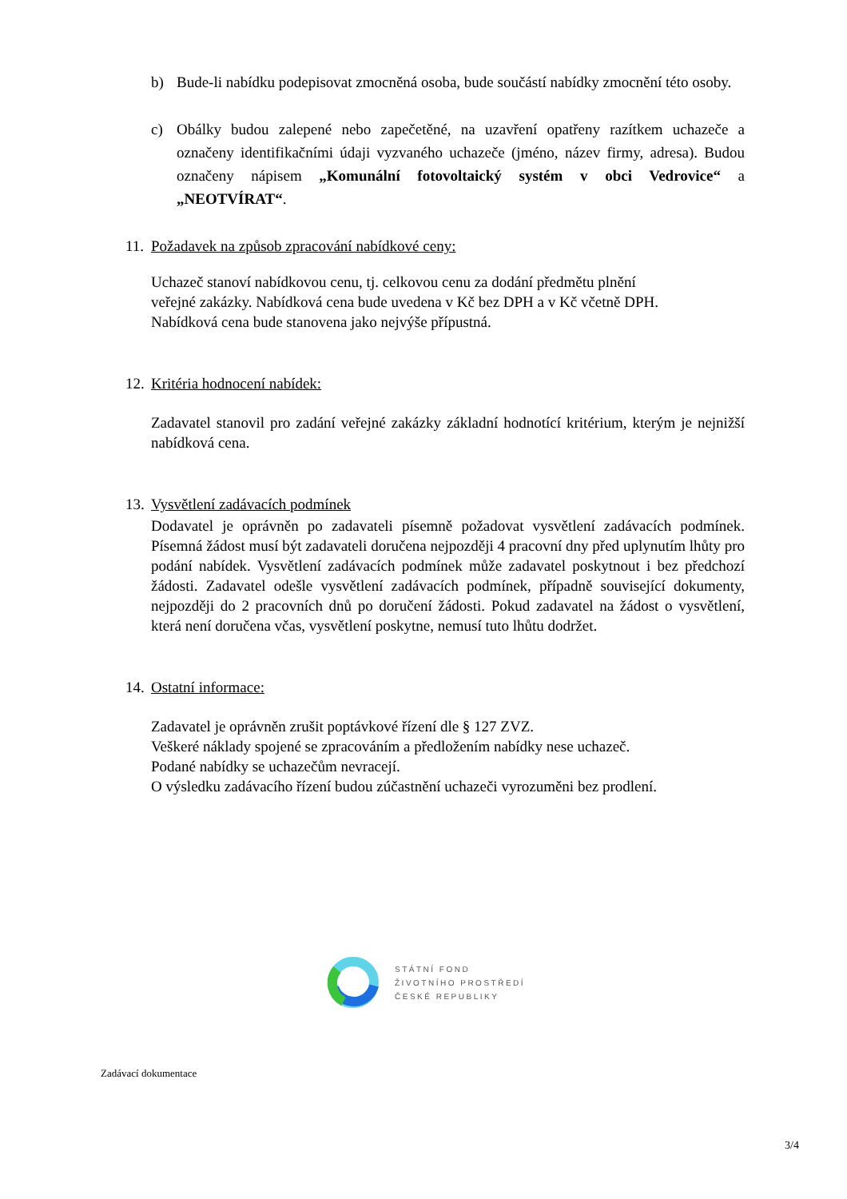b) Bude-li nabídku podepisovat zmocněná osoba, bude součástí nabídky zmocnění této osoby.
c) Obálky budou zalepené nebo zapečetěné, na uzavření opatřeny razítkem uchazeče a označeny identifikačními údaji vyzvaného uchazeče (jméno, název firmy, adresa). Budou označeny nápisem „Komunální fotovoltaický systém v obci Vedrovice“ a „NEOTVÍRAT“.
11. Požadavek na způsob zpracování nabídkové ceny:
Uchazeč stanoví nabídkovou cenu, tj. celkovou cenu za dodání předmětu plnění
veřejné zakázky. Nabídková cena bude uvedena v Kč bez DPH a v Kč včetně DPH.
Nabídková cena bude stanovena jako nejvýše přípustná.
12. Kritéria hodnocení nabídek:
Zadavatel stanovil pro zadání veřejné zakázky základní hodnotící kritérium, kterým je nejnižší nabídková cena.
13. Vysvětlení zadávacích podmínek
Dodavatel je oprávněn po zadavateli písemně požadovat vysvětlení zadávacích podmínek. Písemná žádost musí být zadavateli doručena nejpozději 4 pracovní dny před uplynutím lhůty pro podání nabídek. Vysvětlení zadávacích podmínek může zadavatel poskytnout i bez předchozí žádosti. Zadavatel odešle vysvětlení zadávacích podmínek, případně související dokumenty, nejpozději do 2 pracovních dnů po doručení žádosti. Pokud zadavatel na žádost o vysvětlení, která není doručena včas, vysvětlení poskytne, nemusí tuto lhůtu dodržet.
14. Ostatní informace:
Zadavatel je oprávněn zrušit poptávkové řízení dle § 127 ZVZ.
Veškeré náklady spojené se zpracováním a předložením nabídky nese uchazeč.
Podané nabídky se uchazečům nevracejí.
O výsledku zadávacího řízení budou zúčastnění uchazeči vyrozuměni bez prodlení.
STÁTNÍ FOND
ŽIVOTNÍHO PROSTŘEDÍ
ČESKÉ REPUBLIKY
Zadávací dokumentace
3/4